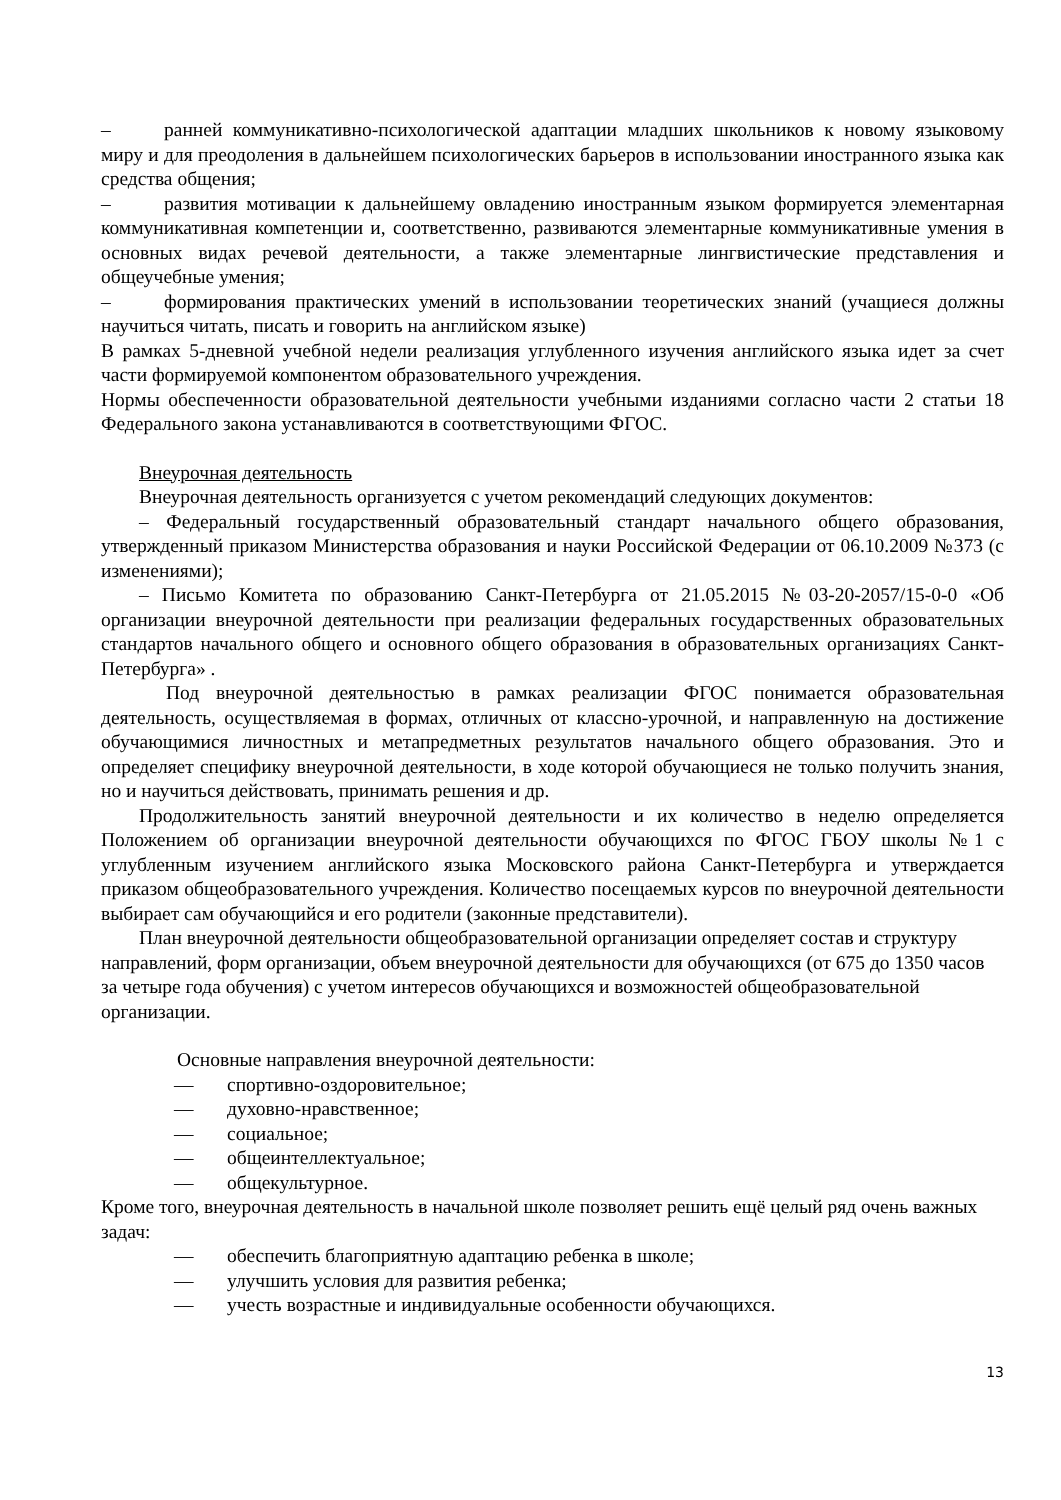– ранней коммуникативно-психологической адаптации младших школьников к новому языковому миру и для преодоления в дальнейшем психологических барьеров в использовании иностранного языка как средства общения;
– развития мотивации к дальнейшему овладению иностранным языком формируется элементарная коммуникативная компетенции и, соответственно, развиваются элементарные коммуникативные умения в основных видах речевой деятельности, а также элементарные лингвистические представления и общеучебные умения;
– формирования практических умений в использовании теоретических знаний (учащиеся должны научиться читать, писать и говорить на английском языке)
В рамках 5-дневной учебной недели реализация углубленного изучения английского языка идет за счет части формируемой компонентом образовательного учреждения.
Нормы обеспеченности образовательной деятельности учебными изданиями согласно части 2 статьи 18 Федерального закона устанавливаются в соответствующими ФГОС.
Внеурочная деятельность
Внеурочная деятельность организуется с учетом рекомендаций следующих документов:
– Федеральный государственный образовательный стандарт начального общего образования, утвержденный приказом Министерства образования и науки Российской Федерации от 06.10.2009 №373 (с изменениями);
– Письмо Комитета по образованию Санкт-Петербурга от 21.05.2015 №03-20-2057/15-0-0 «Об организации внеурочной деятельности при реализации федеральных государственных образовательных стандартов начального общего и основного общего образования в образовательных организациях Санкт-Петербурга» .
Под внеурочной деятельностью в рамках реализации ФГОС понимается образовательная деятельность, осуществляемая в формах, отличных от классно-урочной, и направленную на достижение обучающимися личностных и метапредметных результатов начального общего образования. Это и определяет специфику внеурочной деятельности, в ходе которой обучающиеся не только получить знания, но и научиться действовать, принимать решения и др.
Продолжительность занятий внеурочной деятельности и их количество в неделю определяется Положением об организации внеурочной деятельности обучающихся по ФГОС ГБОУ школы №1 с углубленным изучением английского языка Московского района Санкт-Петербурга и утверждается приказом общеобразовательного учреждения. Количество посещаемых курсов по внеурочной деятельности выбирает сам обучающийся и его родители (законные представители).
План внеурочной деятельности общеобразовательной организации определяет состав и структуру направлений, форм организации, объем внеурочной деятельности для обучающихся (от 675 до 1350 часов за четыре года обучения) с учетом интересов обучающихся и возможностей общеобразовательной организации.
Основные направления внеурочной деятельности:
— спортивно-оздоровительное;
— духовно-нравственное;
— социальное;
— общеинтеллектуальное;
— общекультурное.
Кроме того, внеурочная деятельность в начальной школе позволяет решить ещё целый ряд очень важных задач:
— обеспечить благоприятную адаптацию ребенка в школе;
— улучшить условия для развития ребенка;
— учесть возрастные и индивидуальные особенности обучающихся.
13